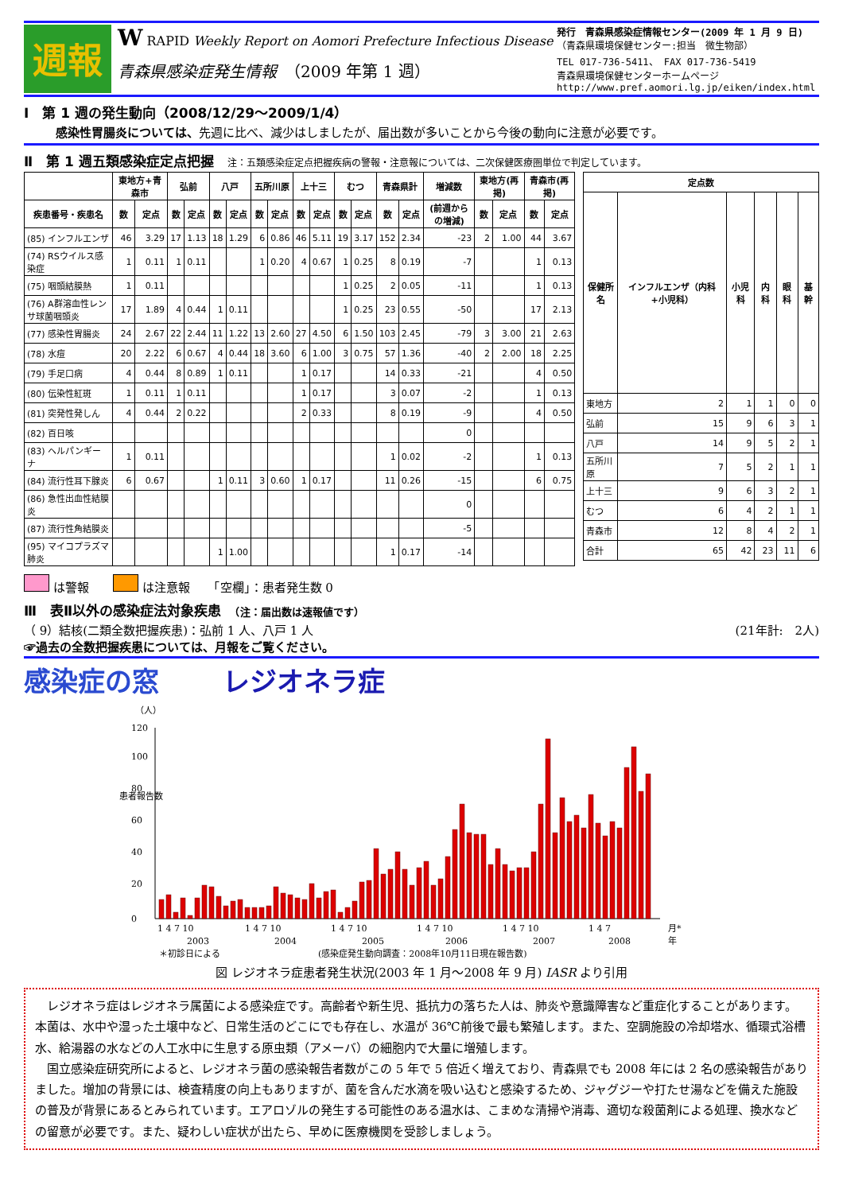週報
W RAPID Weekly Report on Aomori Prefecture Infectious Disease
青森県感染症発生情報　（2009 年第 1 週）
発行　青森県感染症情報センター(2009 年 1 月 9 日)
（青森県環境保健センター:担当　微生物部）
TEL 017-736-5411、 FAX 017-736-5419
青森県環境保健センターホームページ
http://www.pref.aomori.lg.jp/eiken/index.html
Ⅰ　第 1 週の発生動向（2008/12/29～2009/1/4）
感染性胃腸炎については、先週に比べ、減少はしましたが、届出数が多いことから今後の動向に注意が必要です。
Ⅱ　第 1 週五類感染症定点把握　注：五類感染症定点把握疾病の警報・注意報については、二次保健医療圏単位で判定しています。
| | 東地方+青森市 | | 弘前 | | 八戸 | | 五所川原 | | 上十三 | | むつ | | 青森県計 | | 増減数 | 東地方(再掲) | | 青森市(再掲) | |
| --- | --- | --- | --- | --- | --- | --- | --- | --- | --- | --- | --- | --- | --- | --- | --- | --- | --- | --- | --- |
| 疾患番号・疾患名 | 数 | 定点 | 数 | 定点 | 数 | 定点 | 数 | 定点 | 数 | 定点 | 数 | 定点 | 数 | 定点 | (前週からの増減) | 数 | 定点 | 数 | 定点 |
| (85) インフルエンザ | 46 | 3.29 | 17 | 1.13 | 18 | 1.29 | 6 | 0.86 | 46 | 5.11 | 19 | 3.17 | 152 | 2.34 | -23 | 2 | 1.00 | 44 | 3.67 |
| (74) RSウイルス感染症 | 1 | 0.11 | 1 | 0.11 | | | 1 | 0.20 | 4 | 0.67 | 1 | 0.25 | 8 | 0.19 | -7 | | | 1 | 0.13 |
| (75) 咽頭結膜熱 | 1 | 0.11 | | | | | | | | | 1 | 0.25 | 2 | 0.05 | -11 | | | 1 | 0.13 |
| (76) A群溶血性レンサ球菌咽頭炎 | 17 | 1.89 | 4 | 0.44 | 1 | 0.11 | | | | | 1 | 0.25 | 23 | 0.55 | -50 | | | 17 | 2.13 |
| (77) 感染性胃腸炎 | 24 | 2.67 | 22 | 2.44 | 11 | 1.22 | 13 | 2.60 | 27 | 4.50 | 6 | 1.50 | 103 | 2.45 | -79 | 3 | 3.00 | 21 | 2.63 |
| (78) 水痘 | 20 | 2.22 | 6 | 0.67 | 4 | 0.44 | 18 | 3.60 | 6 | 1.00 | 3 | 0.75 | 57 | 1.36 | -40 | 2 | 2.00 | 18 | 2.25 |
| (79) 手足口病 | 4 | 0.44 | 8 | 0.89 | 1 | 0.11 | | | 1 | 0.17 | | | 14 | 0.33 | -21 | | | 4 | 0.50 |
| (80) 伝染性紅斑 | 1 | 0.11 | 1 | 0.11 | | | | | 1 | 0.17 | | | 3 | 0.07 | -2 | | | 1 | 0.13 |
| (81) 突発性発しん | 4 | 0.44 | 2 | 0.22 | | | | | 2 | 0.33 | | | 8 | 0.19 | -9 | | | 4 | 0.50 |
| (82) 百日咳 | | | | | | | | | | | | | | | 0 | | | | |
| (83) ヘルパンギーナ | 1 | 0.11 | | | | | | | | | | | 1 | 0.02 | -2 | | | 1 | 0.13 |
| (84) 流行性耳下腺炎 | 6 | 0.67 | | | 1 | 0.11 | 3 | 0.60 | 1 | 0.17 | | | 11 | 0.26 | -15 | | | 6 | 0.75 |
| (86) 急性出血性結膜炎 | | | | | | | | | | | | | | | 0 | | | | |
| (87) 流行性角結膜炎 | | | | | | | | | | | | | | | -5 | | | | |
| (95) マイコプラズマ肺炎 | | | | | 1 | 1.00 | | | | | | | 1 | 0.17 | -14 | | | | |
| 定点数 | | | | | |
| --- | --- | --- | --- | --- | --- |
| 保健所名 | インフルエンザ（内科+小児科） | 小児科 | 内科 | 眼科 | 基幹 |
| 東地方 | 2 | 1 | 1 | 0 | 0 |
| 弘前 | 15 | 9 | 6 | 3 | 1 |
| 八戸 | 14 | 9 | 5 | 2 | 1 |
| 五所川原 | 7 | 5 | 2 | 1 | 1 |
| 上十三 | 9 | 6 | 3 | 2 | 1 |
| むつ | 6 | 4 | 2 | 1 | 1 |
| 青森市 | 12 | 8 | 4 | 2 | 1 |
| 合計 | 65 | 42 | 23 | 11 | 6 |
は警報　　 は注意報　　「空欄」：患者発生数 0
Ⅲ　表Ⅱ以外の感染症法対象疾患　（注：届出数は速報値です）
（ 9）結核(二類全数把握疾患)：弘前 1 人、八戸 1 人 (21年計:　2人)
☞過去の全数把握疾患については、月報をご覧ください。
感染症の窓 レジオネラ症
（人）
患者報告数
0
20
40
60
80
100
120
1 4 7 10
1 4 7 10
1 4 7 10
1 4 7 10
1 4 7 10
1 4 7
月*
2003
2004
2005
2006
2007
2008
年
＊初診日による
(感染症発生動向調査：2008年10月11日現在報告数)
図 レジオネラ症患者発生状況(2003 年 1 月～2008 年 9 月) IASR より引用
　レジオネラ症はレジオネラ属菌による感染症です。高齢者や新生児、抵抗力の落ちた人は、肺炎や意識障害など重症化することがあります。本菌は、水中や湿った土壌中など、日常生活のどこにでも存在し、水温が 36℃前後で最も繁殖します。また、空調施設の冷却塔水、循環式浴槽水、給湯器の水などの人工水中に生息する原虫類（アメーバ）の細胞内で大量に増殖します。
　国立感染症研究所によると、レジオネラ菌の感染報告者数がこの 5 年で 5 倍近く増えており、青森県でも 2008 年には 2 名の感染報告がありました。増加の背景には、検査精度の向上もありますが、菌を含んだ水滴を吸い込むと感染するため、ジャグジーや打たせ湯などを備えた施設の普及が背景にあるとみられています。エアロゾルの発生する可能性のある温水は、こまめな清掃や消毒、適切な殺菌剤による処理、換水などの留意が必要です。また、疑わしい症状が出たら、早めに医療機関を受診しましょう。